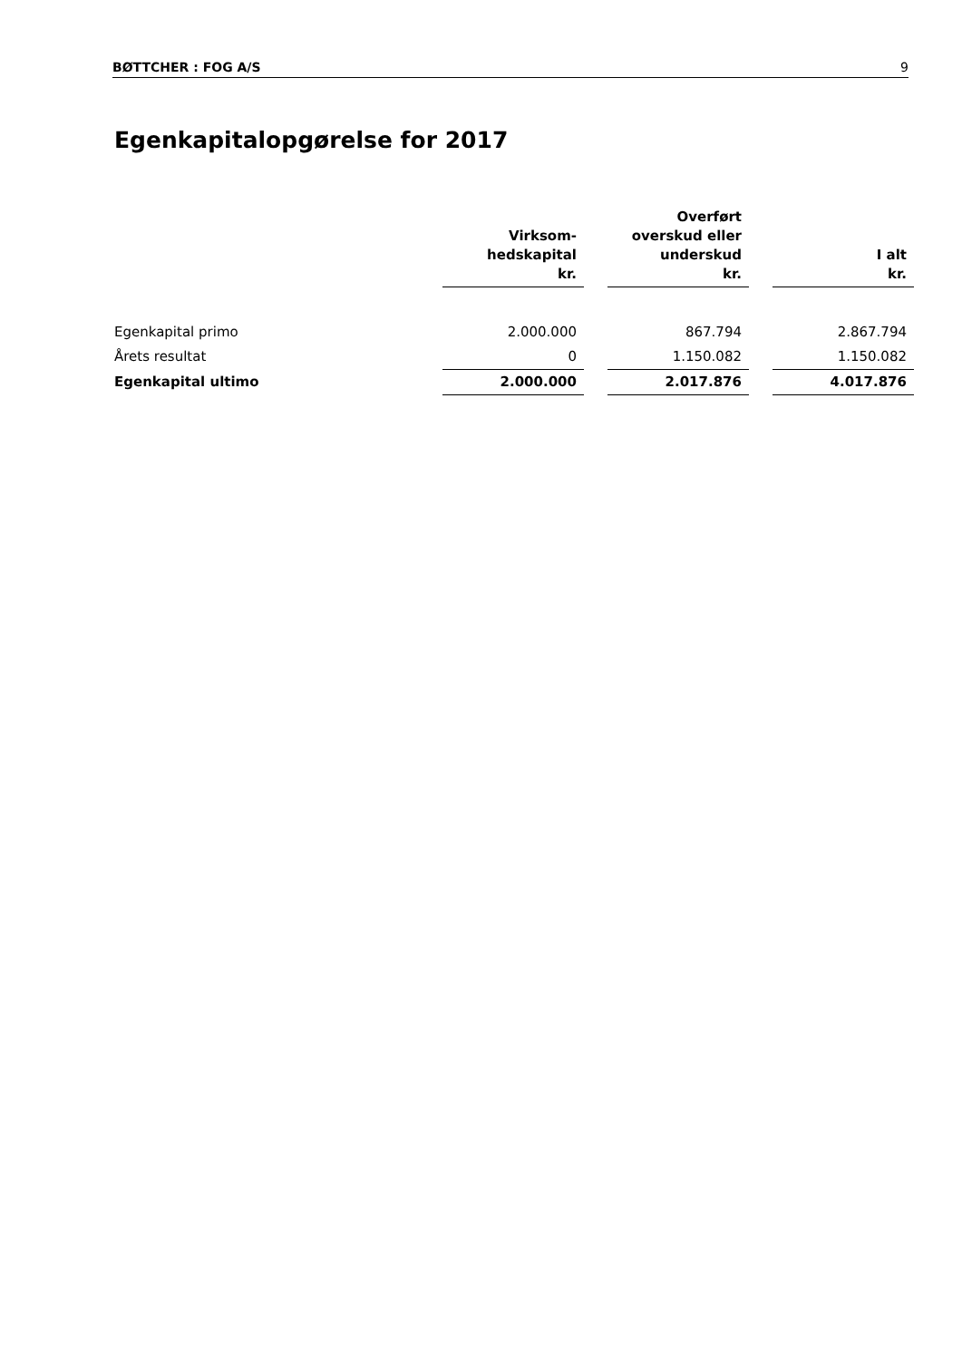BØTTCHER : FOG A/S 9
Egenkapitalopgørelse for 2017
| | Virksom- hedskapital kr. | | Overført overskud eller underskud kr. | | I alt kr. |
| --- | --- | --- | --- | --- | --- |
| Egenkapital primo | 2.000.000 | | 867.794 | | 2.867.794 |
| Årets resultat | 0 | | 1.150.082 | | 1.150.082 |
| Egenkapital ultimo | 2.000.000 | | 2.017.876 | | 4.017.876 |